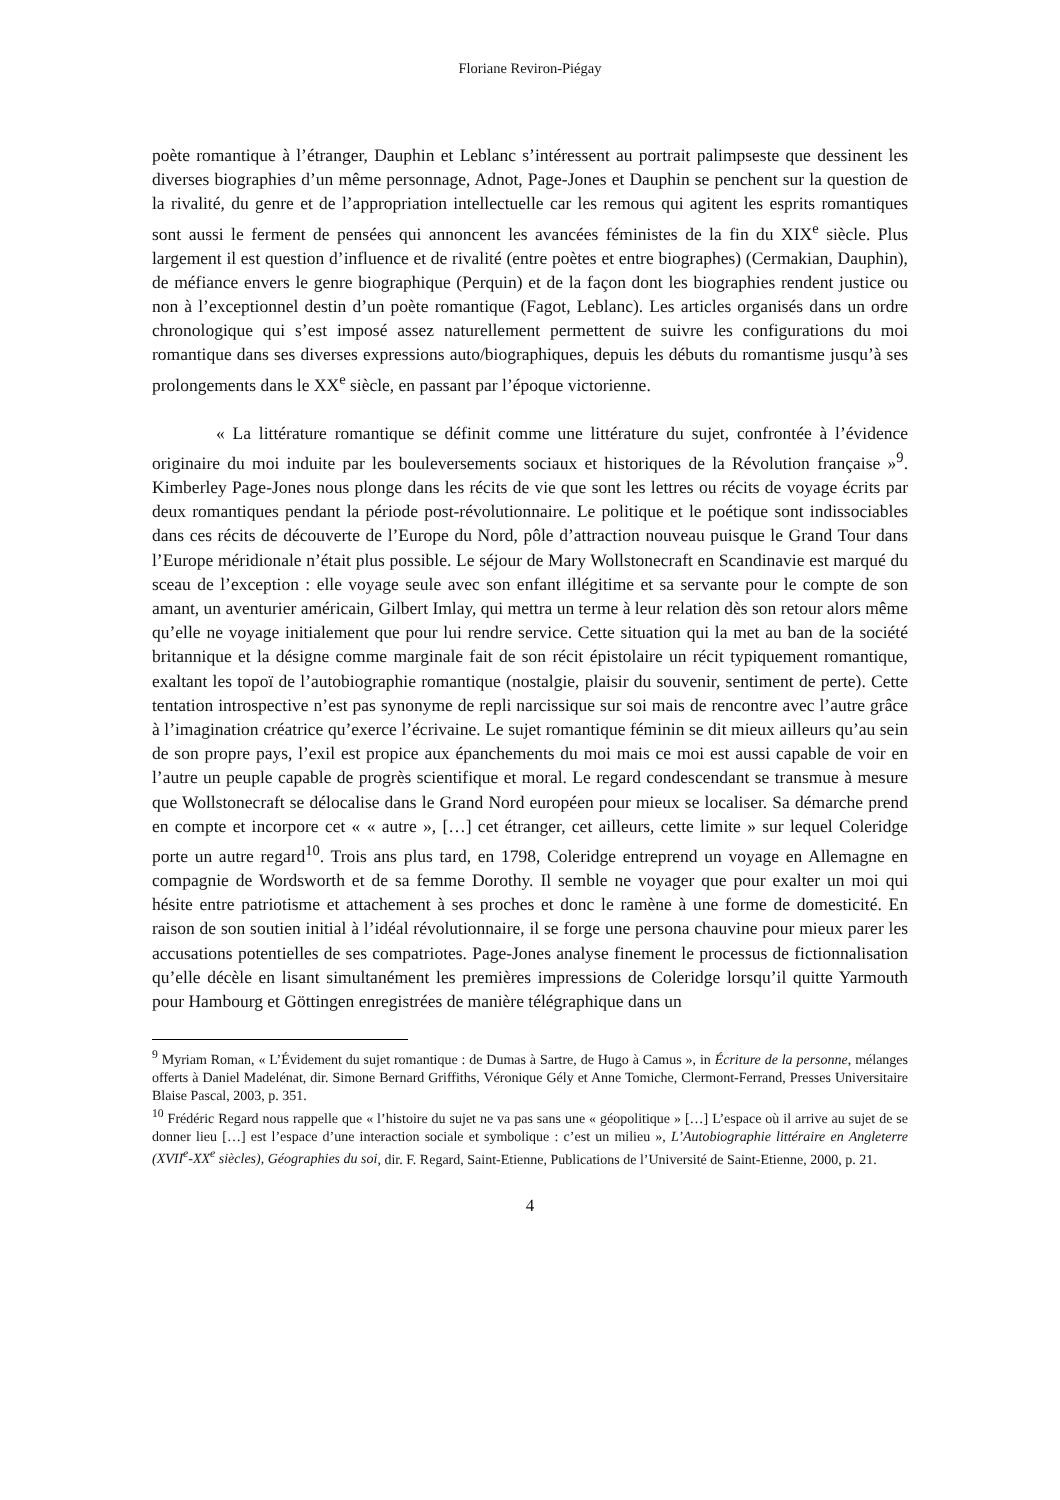Floriane Reviron-Piégay
poète romantique à l’étranger, Dauphin et Leblanc s’intéressent au portrait palimpseste que dessinent les diverses biographies d’un même personnage, Adnot, Page-Jones et Dauphin se penchent sur la question de la rivalité, du genre et de l’appropriation intellectuelle car les remous qui agitent les esprits romantiques sont aussi le ferment de pensées qui annoncent les avancées féministes de la fin du XIX<sup>e</sup> siècle. Plus largement il est question d’influence et de rivalité (entre poètes et entre biographes) (Cermakian, Dauphin), de méfiance envers le genre biographique (Perquin) et de la façon dont les biographies rendent justice ou non à l’exceptionnel destin d’un poète romantique (Fagot, Leblanc). Les articles organisés dans un ordre chronologique qui s’est imposé assez naturellement permettent de suivre les configurations du moi romantique dans ses diverses expressions auto/biographiques, depuis les débuts du romantisme jusqu’à ses prolongements dans le XX<sup>e</sup> siècle, en passant par l’époque victorienne.
« La littérature romantique se définit comme une littérature du sujet, confrontée à l’évidence originaire du moi induite par les bouleversements sociaux et historiques de la Révolution française »<sup>9</sup>. Kimberley Page-Jones nous plonge dans les récits de vie que sont les lettres ou récits de voyage écrits par deux romantiques pendant la période post-révolutionnaire. Le politique et le poétique sont indissociables dans ces récits de découverte de l’Europe du Nord, pôle d’attraction nouveau puisque le Grand Tour dans l’Europe méridionale n’était plus possible. Le séjour de Mary Wollstonecraft en Scandinavie est marqué du sceau de l’exception : elle voyage seule avec son enfant illégitime et sa servante pour le compte de son amant, un aventurier américain, Gilbert Imlay, qui mettra un terme à leur relation dès son retour alors même qu’elle ne voyage initialement que pour lui rendre service. Cette situation qui la met au ban de la société britannique et la désigne comme marginale fait de son récit épistolaire un récit typiquement romantique, exaltant les topoï de l’autobiographie romantique (nostalgie, plaisir du souvenir, sentiment de perte). Cette tentation introspective n’est pas synonyme de repli narcissique sur soi mais de rencontre avec l’autre grâce à l’imagination créatrice qu’exerce l’écrivaine. Le sujet romantique féminin se dit mieux ailleurs qu’au sein de son propre pays, l’exil est propice aux épanchements du moi mais ce moi est aussi capable de voir en l’autre un peuple capable de progrès scientifique et moral. Le regard condescendant se transmue à mesure que Wollstonecraft se délocalise dans le Grand Nord européen pour mieux se localiser. Sa démarche prend en compte et incorpore cet « « autre », […] cet étranger, cet ailleurs, cette limite » sur lequel Coleridge porte un autre regard<sup>10</sup>. Trois ans plus tard, en 1798, Coleridge entreprend un voyage en Allemagne en compagnie de Wordsworth et de sa femme Dorothy. Il semble ne voyager que pour exalter un moi qui hésite entre patriotisme et attachement à ses proches et donc le ramène à une forme de domesticité. En raison de son soutien initial à l’idéal révolutionnaire, il se forge une persona chauvine pour mieux parer les accusations potentielles de ses compatriotes. Page-Jones analyse finement le processus de fictionnalisation qu’elle décèle en lisant simultanément les premières impressions de Coleridge lorsqu’il quitte Yarmouth pour Hambourg et Göttingen enregistrées de manière télégraphique dans un
<sup>9</sup> Myriam Roman, « L’Évidement du sujet romantique : de Dumas à Sartre, de Hugo à Camus », in Écriture de la personne, mélanges offerts à Daniel Madelénat, dir. Simone Bernard Griffiths, Véronique Gély et Anne Tomiche, Clermont-Ferrand, Presses Universitaire Blaise Pascal, 2003, p. 351.
<sup>10</sup> Frédéric Regard nous rappelle que « l’histoire du sujet ne va pas sans une « géopolitique » […] L’espace où il arrive au sujet de se donner lieu […] est l’espace d’une interaction sociale et symbolique : c’est un milieu », L’Autobiographie littéraire en Angleterre (XVII<sup>e</sup>-XX<sup>e</sup> siècles), Géographies du soi, dir. F. Regard, Saint-Etienne, Publications de l’Université de Saint-Etienne, 2000, p. 21.
4